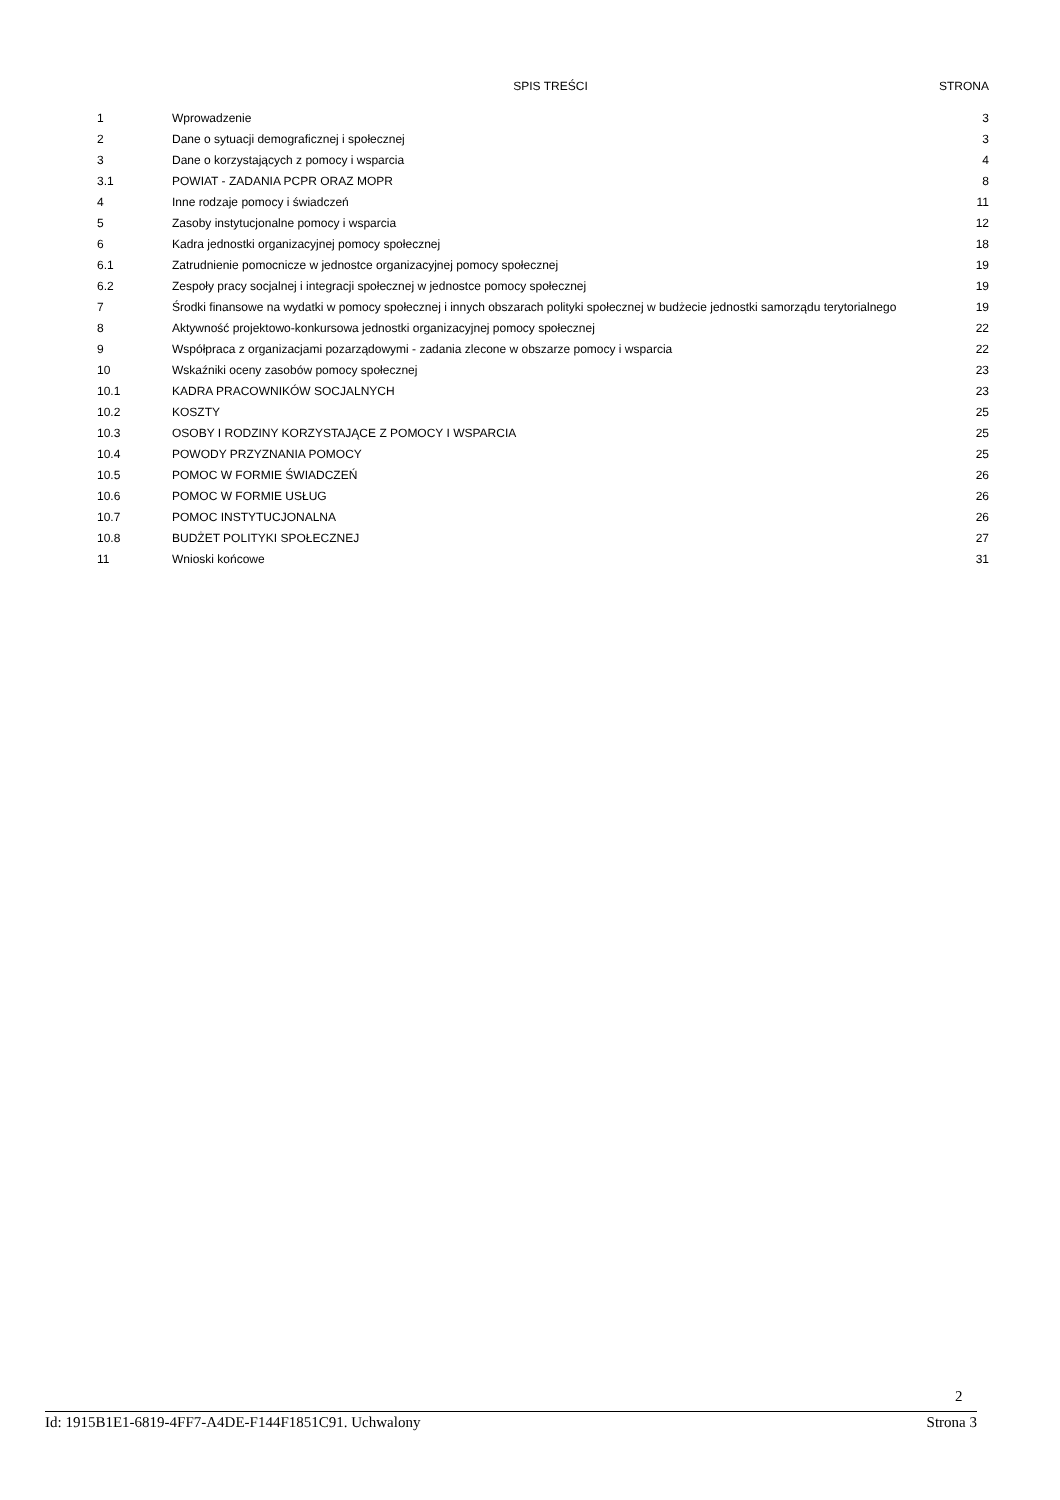| | SPIS TREŚCI | STRONA |
| --- | --- | --- |
| 1 | Wprowadzenie | 3 |
| 2 | Dane o sytuacji demograficznej i społecznej | 3 |
| 3 | Dane o korzystających z pomocy i wsparcia | 4 |
| 3.1 | POWIAT - ZADANIA PCPR ORAZ MOPR | 8 |
| 4 | Inne rodzaje pomocy i świadczeń | 11 |
| 5 | Zasoby instytucjonalne pomocy i wsparcia | 12 |
| 6 | Kadra jednostki organizacyjnej pomocy społecznej | 18 |
| 6.1 | Zatrudnienie pomocnicze w jednostce organizacyjnej pomocy społecznej | 19 |
| 6.2 | Zespoły pracy socjalnej i integracji społecznej w jednostce pomocy społecznej | 19 |
| 7 | Środki finansowe na wydatki w pomocy społecznej i innych obszarach polityki społecznej w budżecie jednostki samorządu terytorialnego | 19 |
| 8 | Aktywność projektowo-konkursowa jednostki organizacyjnej pomocy społecznej | 22 |
| 9 | Współpraca z organizacjami pozarządowymi - zadania zlecone w obszarze pomocy i wsparcia | 22 |
| 10 | Wskaźniki oceny zasobów pomocy społecznej | 23 |
| 10.1 | KADRA PRACOWNIKÓW SOCJALNYCH | 23 |
| 10.2 | KOSZTY | 25 |
| 10.3 | OSOBY I RODZINY KORZYSTAJĄCE Z POMOCY I WSPARCIA | 25 |
| 10.4 | POWODY PRZYZNANIA POMOCY | 25 |
| 10.5 | POMOC W FORMIE ŚWIADCZEŃ | 26 |
| 10.6 | POMOC W FORMIE USŁUG | 26 |
| 10.7 | POMOC INSTYTUCJONALNA | 26 |
| 10.8 | BUDŻET POLITYKI SPOŁECZNEJ | 27 |
| 11 | Wnioski końcowe | 31 |
2
Id: 1915B1E1-6819-4FF7-A4DE-F144F1851C91. Uchwalony Strona 3